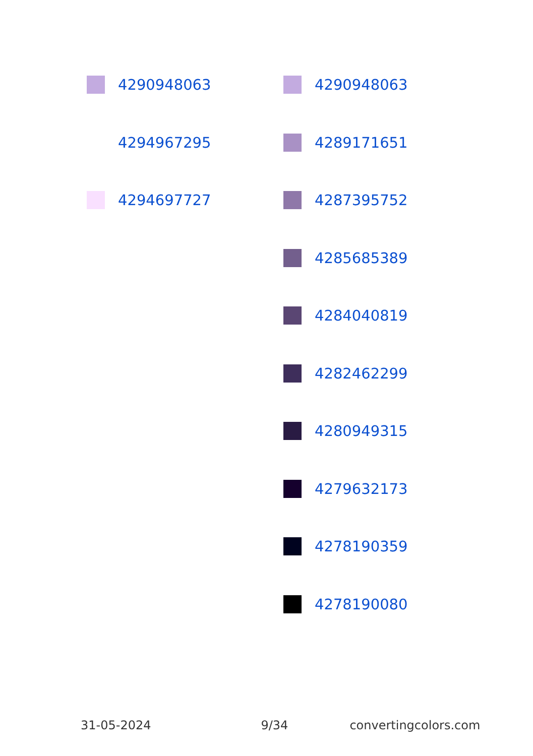4290948063
4294967295
4294697727
4290948063
4289171651
4287395752
4285685389
4284040819
4282462299
4280949315
4279632173
4278190359
4278190080
31-05-2024 9/34 convertingcolors.com